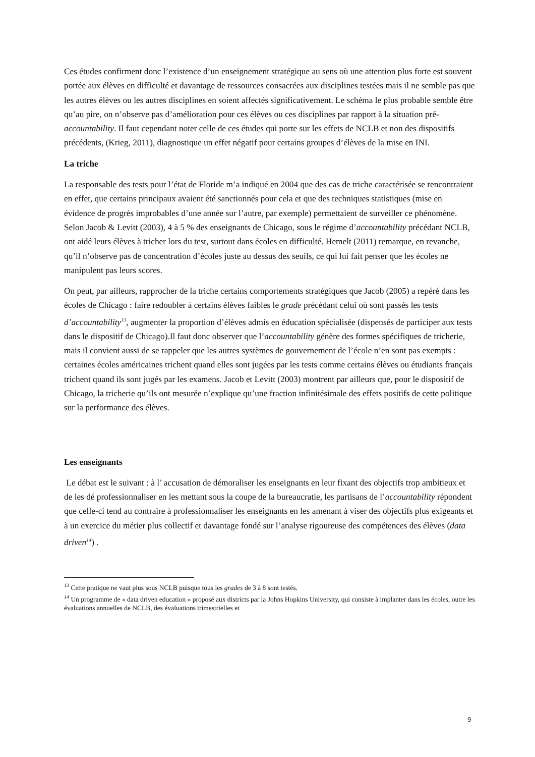Ces études confirment donc l’existence d’un enseignement stratégique au sens où une attention plus forte est souvent portée aux élèves en difficulté et davantage de ressources consacrées aux disciplines testées mais il ne semble pas que les autres élèves ou les autres disciplines en soient affectés significativement. Le schéma le plus probable semble être qu’au pire, on n’observe pas d’amélioration pour ces élèves ou ces disciplines par rapport à la situation pré-accountability. Il faut cependant noter celle de ces études qui porte sur les effets de NCLB et non des dispositifs précédents, (Krieg, 2011), diagnostique un effet négatif pour certains groupes d’élèves de la mise en INI.
La triche
La responsable des tests pour l’état de Floride m’a indiqué en 2004 que des cas de triche caractérisée se rencontraient en effet, que certains principaux avaient été sanctionnés pour cela et que des techniques statistiques (mise en évidence de progrès improbables d’une année sur l’autre, par exemple) permettaient de surveiller ce phénomène. Selon Jacob & Levitt (2003), 4 à 5 % des enseignants de Chicago, sous le régime d’accountability précédant NCLB, ont aidé leurs élèves à tricher lors du test, surtout dans écoles en difficulté. Hemelt (2011) remarque, en revanche, qu’il n’observe pas de concentration d’écoles juste au dessus des seuils, ce qui lui fait penser que les écoles ne manipulent pas leurs scores.
On peut, par ailleurs, rapprocher de la triche certains comportements stratégiques que Jacob (2005) a repéré dans les écoles de Chicago : faire redoubler à certains élèves faibles le grade précédant celui où sont passés les tests d’accountability<sup>13</sup>, augmenter la proportion d’élèves admis en éducation spécialisée (dispensés de participer aux tests dans le dispositif de Chicago).Il faut donc observer que l’accountability génère des formes spécifiques de tricherie, mais il convient aussi de se rappeler que les autres systèmes de gouvernement de l’école n’en sont pas exempts : certaines écoles américaines trichent quand elles sont jugées par les tests comme certains élèves ou étudiants français trichent quand ils sont jugés par les examens. Jacob et Levitt (2003) montrent par ailleurs que, pour le dispositif de Chicago, la tricherie qu’ils ont mesurée n’explique qu’une fraction infinitésimale des effets positifs de cette politique sur la performance des élèves.
Les enseignants
Le débat est le suivant : à l’ accusation de démoraliser les enseignants en leur fixant des objectifs trop ambitieux et de les dé professionnaliser en les mettant sous la coupe de la bureaucratie, les partisans de l’accountability répondent que celle-ci tend au contraire à professionnaliser les enseignants en les amenant à viser des objectifs plus exigeants et à un exercice du métier plus collectif et davantage fondé sur l’analyse rigoureuse des compétences des élèves (data driven<sup>14</sup>) .
<sup>13</sup> Cette pratique ne vaut plus sous NCLB puisque tous les grades de 3 à 8 sont testés.
<sup>14</sup> Un programme de « data driven education » proposé aux districts par la Johns Hopkins University, qui consiste à implanter dans les écoles, outre les évaluations annuelles de NCLB, des évaluations trimestrielles et
9